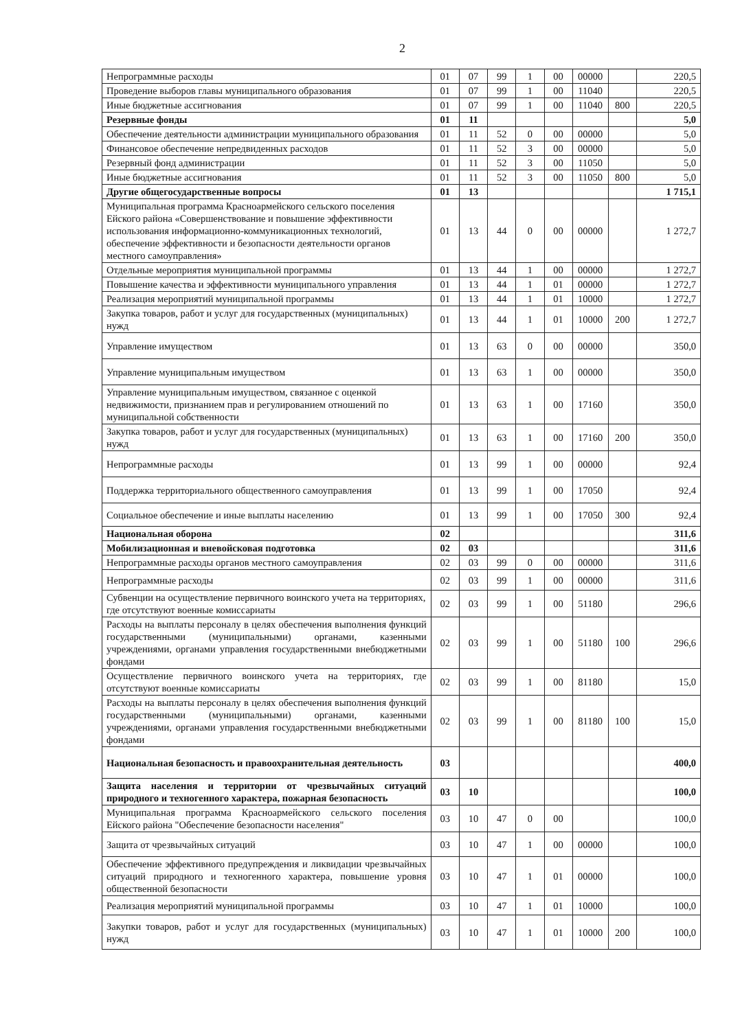2
| Непрограммные расходы | 01 | 07 | 99 | 1 | 00 | 00000 | | 220,5 |
| Проведение выборов главы муниципального образования | 01 | 07 | 99 | 1 | 00 | 11040 | | 220,5 |
| Иные бюджетные ассигнования | 01 | 07 | 99 | 1 | 00 | 11040 | 800 | 220,5 |
| Резервные фонды | 01 | 11 | | | | | | 5,0 |
| Обеспечение деятельности администрации муниципального образования | 01 | 11 | 52 | 0 | 00 | 00000 | | 5,0 |
| Финансовое обеспечение непредвиденных расходов | 01 | 11 | 52 | 3 | 00 | 00000 | | 5,0 |
| Резервный фонд администрации | 01 | 11 | 52 | 3 | 00 | 11050 | | 5,0 |
| Иные бюджетные ассигнования | 01 | 11 | 52 | 3 | 00 | 11050 | 800 | 5,0 |
| Другие общегосударственные вопросы | 01 | 13 | | | | | | 1 715,1 |
| Муниципальная программа Красноармейского сельского поселения Ейского района «Совершенствование и повышение эффективности использования информационно-коммуникационных технологий, обеспечение эффективности и безопасности деятельности органов местного самоуправления» | 01 | 13 | 44 | 0 | 00 | 00000 | | 1 272,7 |
| Отдельные мероприятия муниципальной программы | 01 | 13 | 44 | 1 | 00 | 00000 | | 1 272,7 |
| Повышение качества и эффективности муниципального управления | 01 | 13 | 44 | 1 | 01 | 00000 | | 1 272,7 |
| Реализация мероприятий муниципальной программы | 01 | 13 | 44 | 1 | 01 | 10000 | | 1 272,7 |
| Закупка товаров, работ и услуг для государственных (муниципальных) нужд | 01 | 13 | 44 | 1 | 01 | 10000 | 200 | 1 272,7 |
| Управление имуществом | 01 | 13 | 63 | 0 | 00 | 00000 | | 350,0 |
| Управление муниципальным имуществом | 01 | 13 | 63 | 1 | 00 | 00000 | | 350,0 |
| Управление муниципальным имуществом, связанное с оценкой недвижимости, признанием прав и регулированием отношений по муниципальной собственности | 01 | 13 | 63 | 1 | 00 | 17160 | | 350,0 |
| Закупка товаров, работ и услуг для государственных (муниципальных) нужд | 01 | 13 | 63 | 1 | 00 | 17160 | 200 | 350,0 |
| Непрограммные расходы | 01 | 13 | 99 | 1 | 00 | 00000 | | 92,4 |
| Поддержка территориального общественного самоуправления | 01 | 13 | 99 | 1 | 00 | 17050 | | 92,4 |
| Социальное обеспечение и иные выплаты населению | 01 | 13 | 99 | 1 | 00 | 17050 | 300 | 92,4 |
| Национальная оборона | 02 | | | | | | | 311,6 |
| Мобилизационная и вневойсковая подготовка | 02 | 03 | | | | | | 311,6 |
| Непрограммные расходы органов местного самоуправления | 02 | 03 | 99 | 0 | 00 | 00000 | | 311,6 |
| Непрограммные расходы | 02 | 03 | 99 | 1 | 00 | 00000 | | 311,6 |
| Субвенции на осуществление первичного воинского учета на территориях, где отсутствуют военные комиссариаты | 02 | 03 | 99 | 1 | 00 | 51180 | | 296,6 |
| Расходы на выплаты персоналу в целях обеспечения выполнения функций государственными (муниципальными) органами, казенными учреждениями, органами управления государственными внебюджетными фондами | 02 | 03 | 99 | 1 | 00 | 51180 | 100 | 296,6 |
| Осуществление первичного воинского учета на территориях, где отсутствуют военные комиссариаты | 02 | 03 | 99 | 1 | 00 | 81180 | | 15,0 |
| Расходы на выплаты персоналу в целях обеспечения выполнения функций государственными (муниципальными) органами, казенными учреждениями, органами управления государственными внебюджетными фондами | 02 | 03 | 99 | 1 | 00 | 81180 | 100 | 15,0 |
| Национальная безопасность и правоохранительная деятельность | 03 | | | | | | | 400,0 |
| Защита населения и территории от чрезвычайных ситуаций природного и техногенного характера, пожарная безопасность | 03 | 10 | | | | | | 100,0 |
| Муниципальная программа Красноармейского сельского поселения Ейского района "Обеспечение безопасности населения" | 03 | 10 | 47 | 0 | 00 | | | 100,0 |
| Защита от чрезвычайных ситуаций | 03 | 10 | 47 | 1 | 00 | 00000 | | 100,0 |
| Обеспечение эффективного предупреждения и ликвидации чрезвычайных ситуаций природного и техногенного характера, повышение уровня общественной безопасности | 03 | 10 | 47 | 1 | 01 | 00000 | | 100,0 |
| Реализация мероприятий муниципальной программы | 03 | 10 | 47 | 1 | 01 | 10000 | | 100,0 |
| Закупки товаров, работ и услуг для государственных (муниципальных) нужд | 03 | 10 | 47 | 1 | 01 | 10000 | 200 | 100,0 |